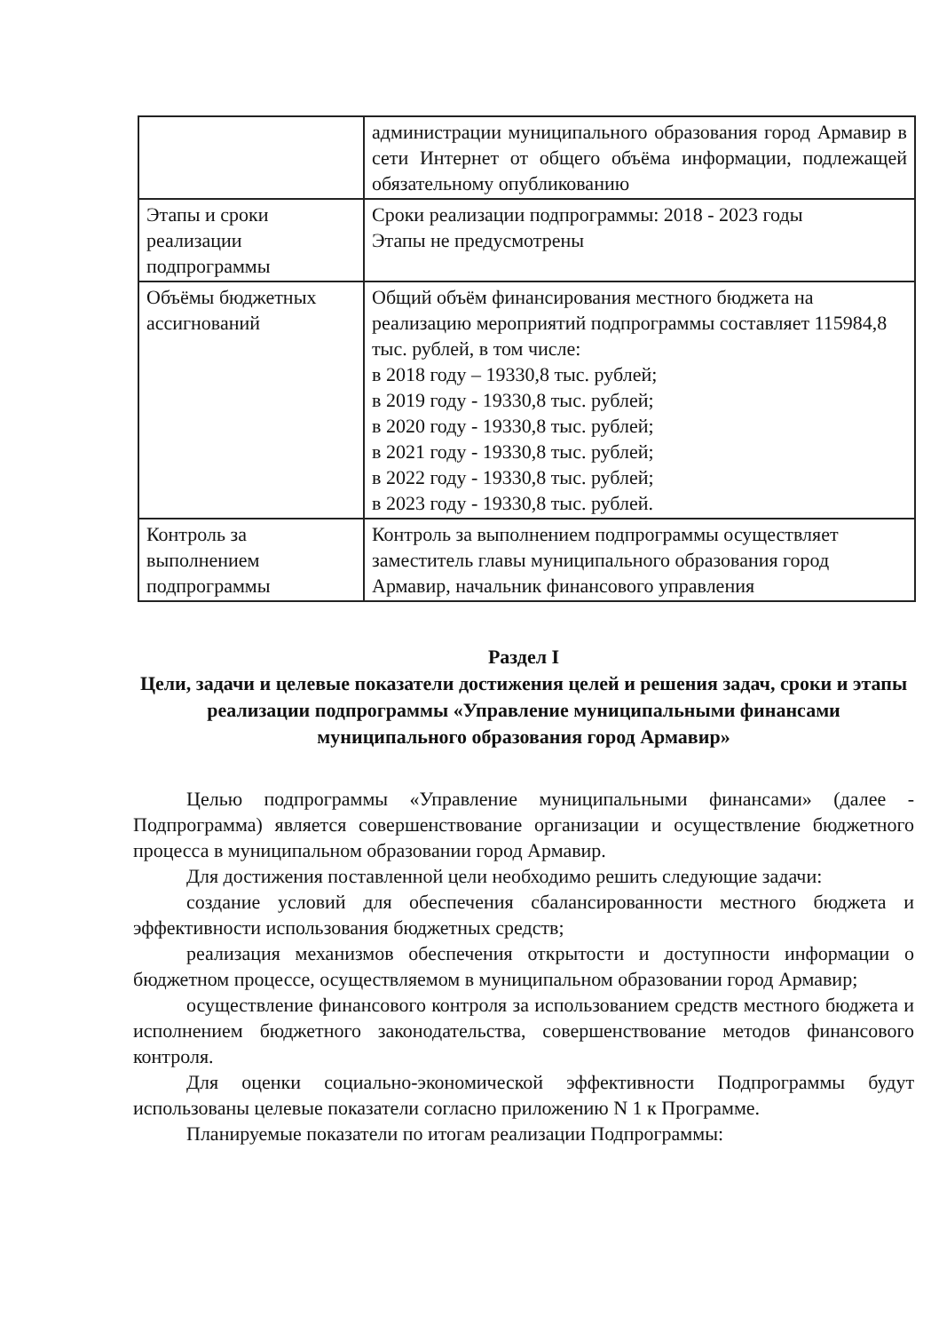| | администрации муниципального образования город Армавир в сети Интернет от общего объёма информации, подлежащей обязательному опубликованию |
| Этапы и сроки реализации подпрограммы | Сроки реализации подпрограммы: 2018 - 2023 годы Этапы не предусмотрены |
| Объёмы бюджетных ассигнований | Общий объём финансирования местного бюджета на реализацию мероприятий подпрограммы составляет 115984,8 тыс. рублей, в том числе: в 2018 году – 19330,8 тыс. рублей; в 2019 году - 19330,8 тыс. рублей; в 2020 году - 19330,8 тыс. рублей; в 2021 году - 19330,8 тыс. рублей; в 2022 году - 19330,8 тыс. рублей; в 2023 году - 19330,8 тыс. рублей. |
| Контроль за выполнением подпрограммы | Контроль за выполнением подпрограммы осуществляет заместитель главы муниципального образования город Армавир, начальник финансового управления |
Раздел I
Цели, задачи и целевые показатели достижения целей и решения задач, сроки и этапы реализации подпрограммы «Управление муниципальными финансами муниципального образования город Армавир»
Целью подпрограммы «Управление муниципальными финансами» (далее - Подпрограмма) является совершенствование организации и осуществление бюджетного процесса в муниципальном образовании город Армавир.
Для достижения поставленной цели необходимо решить следующие задачи:
создание условий для обеспечения сбалансированности местного бюджета и эффективности использования бюджетных средств;
реализация механизмов обеспечения открытости и доступности информации о бюджетном процессе, осуществляемом в муниципальном образовании город Армавир;
осуществление финансового контроля за использованием средств местного бюджета и исполнением бюджетного законодательства, совершенствование методов финансового контроля.
Для оценки социально-экономической эффективности Подпрограммы будут использованы целевые показатели согласно приложению N 1 к Программе.
Планируемые показатели по итогам реализации Подпрограммы: